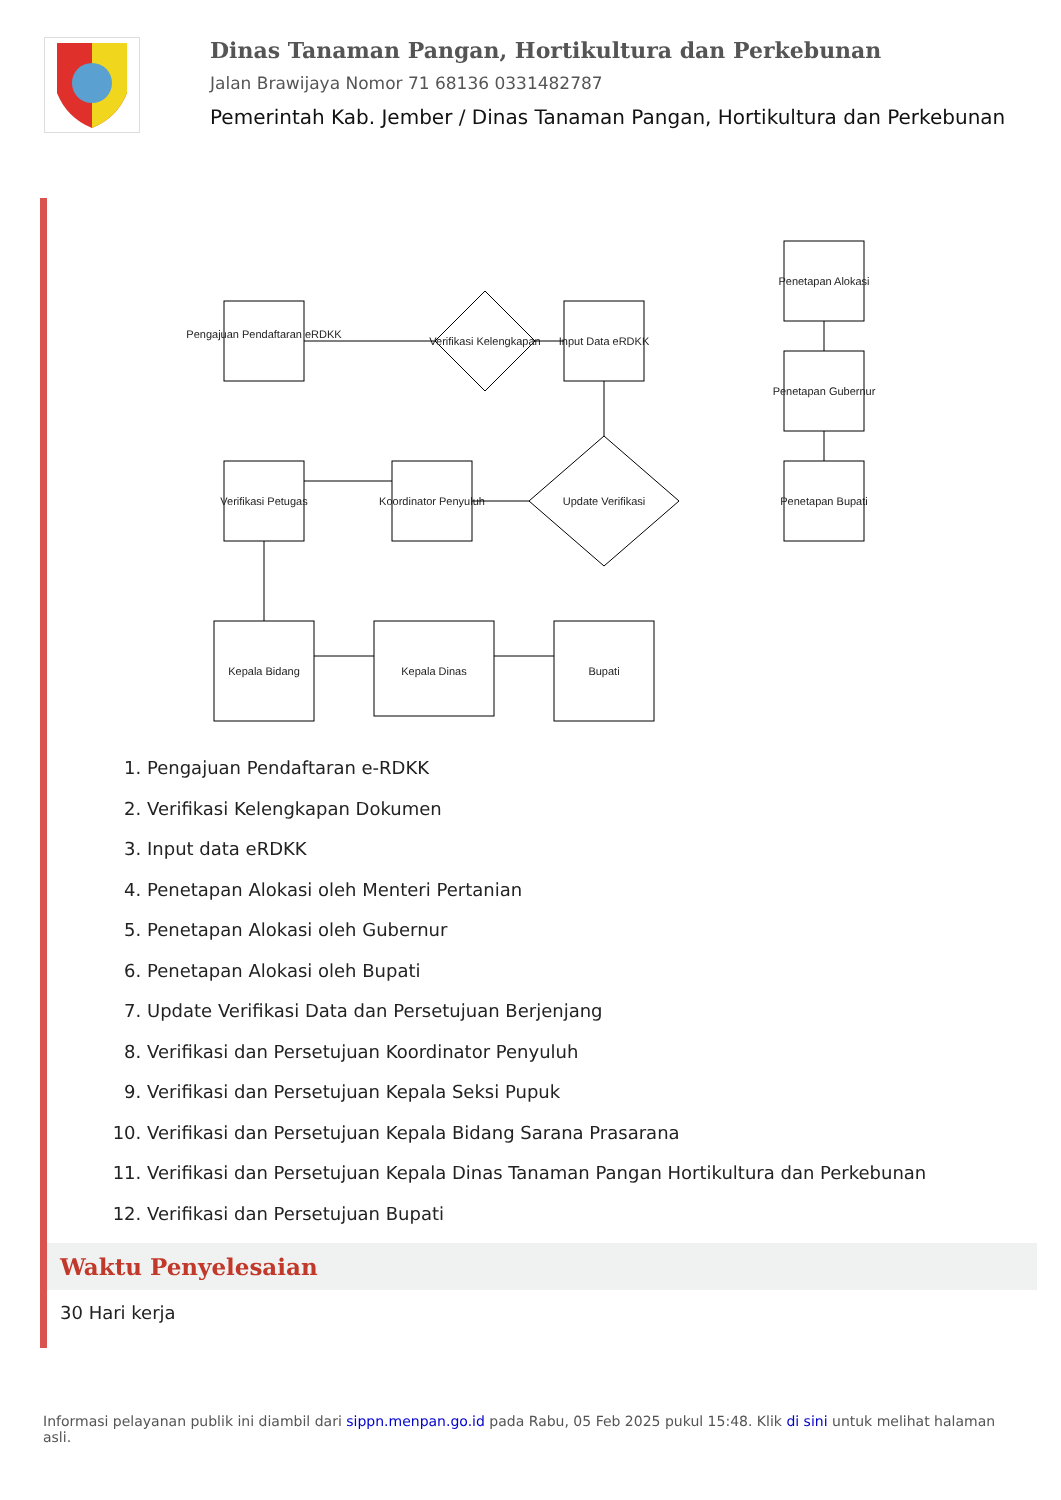Dinas Tanaman Pangan, Hortikultura dan Perkebunan
Jalan Brawijaya Nomor 71 68136 0331482787
Pemerintah Kab. Jember / Dinas Tanaman Pangan, Hortikultura dan Perkebunan
Pengajuan Pendaftaran eRDKK
Verifikasi Kelengkapan
Input Data eRDKK
Penetapan Alokasi
Penetapan Gubernur
Penetapan Bupati
Update Verifikasi
Verifikasi Petugas
Koordinator Penyuluh
Kepala Bidang
Kepala Dinas
Bupati
1. Pengajuan Pendaftaran e-RDKK
2. Verifikasi Kelengkapan Dokumen
3. Input data eRDKK
4. Penetapan Alokasi oleh Menteri Pertanian
5. Penetapan Alokasi oleh Gubernur
6. Penetapan Alokasi oleh Bupati
7. Update Verifikasi Data dan Persetujuan Berjenjang
8. Verifikasi dan Persetujuan Koordinator Penyuluh
9. Verifikasi dan Persetujuan Kepala Seksi Pupuk
10. Verifikasi dan Persetujuan Kepala Bidang Sarana Prasarana
11. Verifikasi dan Persetujuan Kepala Dinas Tanaman Pangan Hortikultura dan Perkebunan
12. Verifikasi dan Persetujuan Bupati
Waktu Penyelesaian
30 Hari kerja
Informasi pelayanan publik ini diambil dari sippn.menpan.go.id pada Rabu, 05 Feb 2025 pukul 15:48. Klik di sini untuk melihat halaman asli.